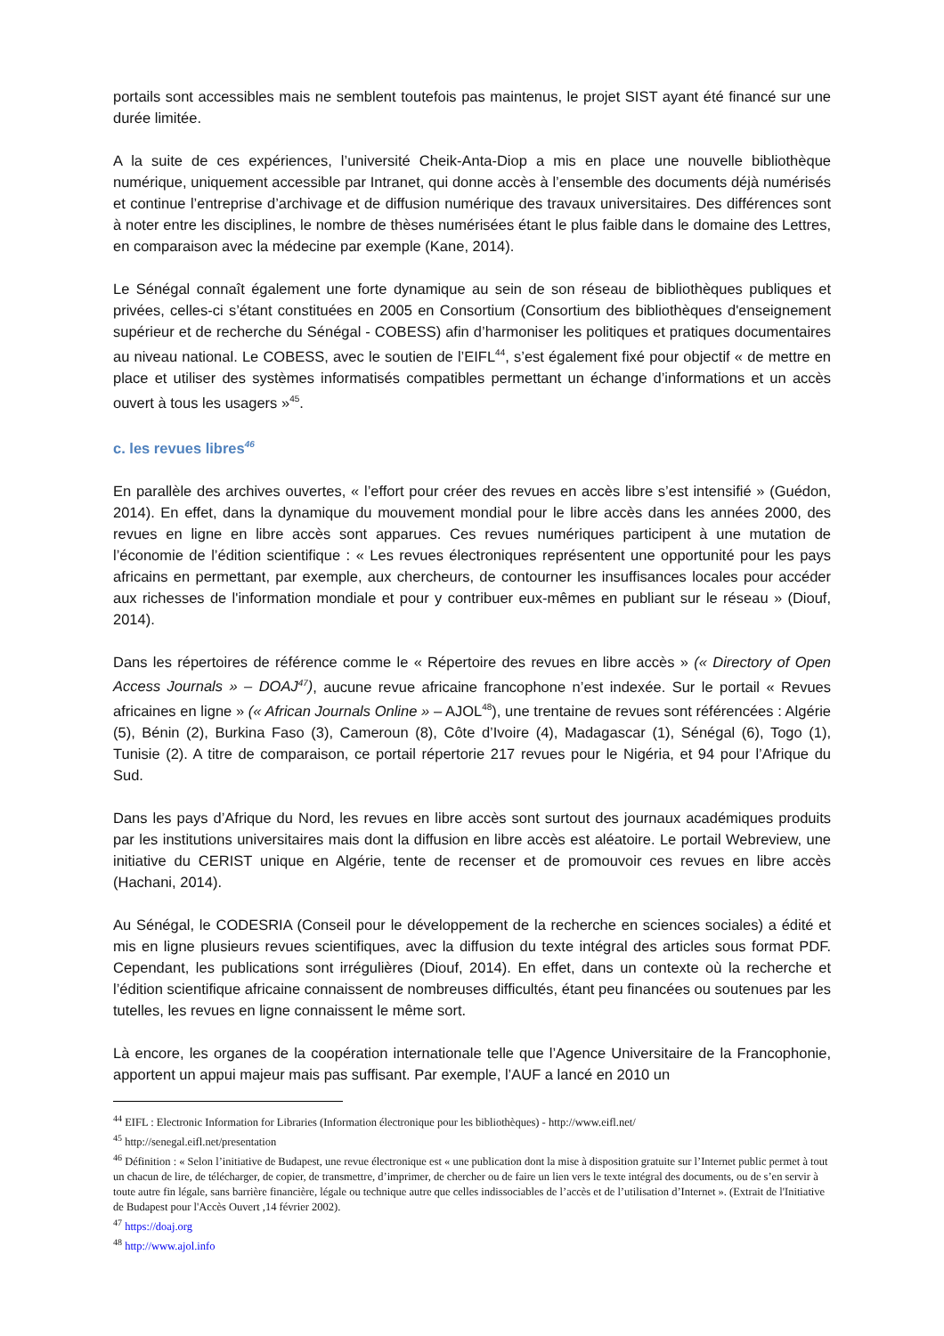portails sont accessibles mais ne semblent toutefois pas maintenus, le projet SIST ayant été financé sur une durée limitée.
A la suite de ces expériences, l’université Cheik-Anta-Diop a mis en place une nouvelle bibliothèque numérique, uniquement accessible par Intranet, qui donne accès à l’ensemble des documents déjà numérisés et continue l’entreprise d’archivage et de diffusion numérique des travaux universitaires. Des différences sont à noter entre les disciplines, le nombre de thèses numérisées étant le plus faible dans le domaine des Lettres, en comparaison avec la médecine par exemple (Kane, 2014).
Le Sénégal connaît également une forte dynamique au sein de son réseau de bibliothèques publiques et privées, celles-ci s’étant constituées en 2005 en Consortium (Consortium des bibliothèques d'enseignement supérieur et de recherche du Sénégal - COBESS) afin d’harmoniser les politiques et pratiques documentaires au niveau national. Le COBESS, avec le soutien de l’EIFL<sup>44</sup>, s’est également fixé pour objectif « de mettre en place et utiliser des systèmes informatisés compatibles permettant un échange d’informations et un accès ouvert à tous les usagers »<sup>45</sup>.
c. les revues libres<sup>46</sup>
En parallèle des archives ouvertes, « l’effort pour créer des revues en accès libre s’est intensifié » (Guédon, 2014). En effet, dans la dynamique du mouvement mondial pour le libre accès dans les années 2000, des revues en ligne en libre accès sont apparues. Ces revues numériques participent à une mutation de l’économie de l’édition scientifique : « Les revues électroniques représentent une opportunité pour les pays africains en permettant, par exemple, aux chercheurs, de contourner les insuffisances locales pour accéder aux richesses de l'information mondiale et pour y contribuer eux-mêmes en publiant sur le réseau » (Diouf, 2014).
Dans les répertoires de référence comme le « Répertoire des revues en libre accès » (« Directory of Open Access Journals » – DOAJ<sup>47</sup>), aucune revue africaine francophone n’est indexée. Sur le portail « Revues africaines en ligne » (« African Journals Online » – AJOL<sup>48</sup>), une trentaine de revues sont référencées : Algérie (5), Bénin (2), Burkina Faso (3), Cameroun (8), Côte d’Ivoire (4), Madagascar (1), Sénégal (6), Togo (1), Tunisie (2). A titre de comparaison, ce portail répertorie 217 revues pour le Nigéria, et 94 pour l’Afrique du Sud.
Dans les pays d’Afrique du Nord, les revues en libre accès sont surtout des journaux académiques produits par les institutions universitaires mais dont la diffusion en libre accès est aléatoire. Le portail Webreview, une initiative du CERIST unique en Algérie, tente de recenser et de promouvoir ces revues en libre accès (Hachani, 2014).
Au Sénégal, le CODESRIA (Conseil pour le développement de la recherche en sciences sociales) a édité et mis en ligne plusieurs revues scientifiques, avec la diffusion du texte intégral des articles sous format PDF. Cependant, les publications sont irrégulières (Diouf, 2014). En effet, dans un contexte où la recherche et l’édition scientifique africaine connaissent de nombreuses difficultés, étant peu financées ou soutenues par les tutelles, les revues en ligne connaissent le même sort.
Là encore, les organes de la coopération internationale telle que l’Agence Universitaire de la Francophonie, apportent un appui majeur mais pas suffisant. Par exemple, l’AUF a lancé en 2010 un
<sup>44</sup> EIFL : Electronic Information for Libraries (Information électronique pour les bibliothèques) - http://www.eifl.net/
<sup>45</sup> http://senegal.eifl.net/presentation
<sup>46</sup> Définition : « Selon l’initiative de Budapest, une revue électronique est « une publication dont la mise à disposition gratuite sur l’Internet public permet à tout un chacun de lire, de télécharger, de copier, de transmettre, d’imprimer, de chercher ou de faire un lien vers le texte intégral des documents, ou de s’en servir à toute autre fin légale, sans barrière financière, légale ou technique autre que celles indissociables de l’accès et de l’utilisation d’Internet ». (Extrait de l'Initiative de Budapest pour l'Accès Ouvert ,14 février 2002).
<sup>47</sup> https://doaj.org
<sup>48</sup> http://www.ajol.info